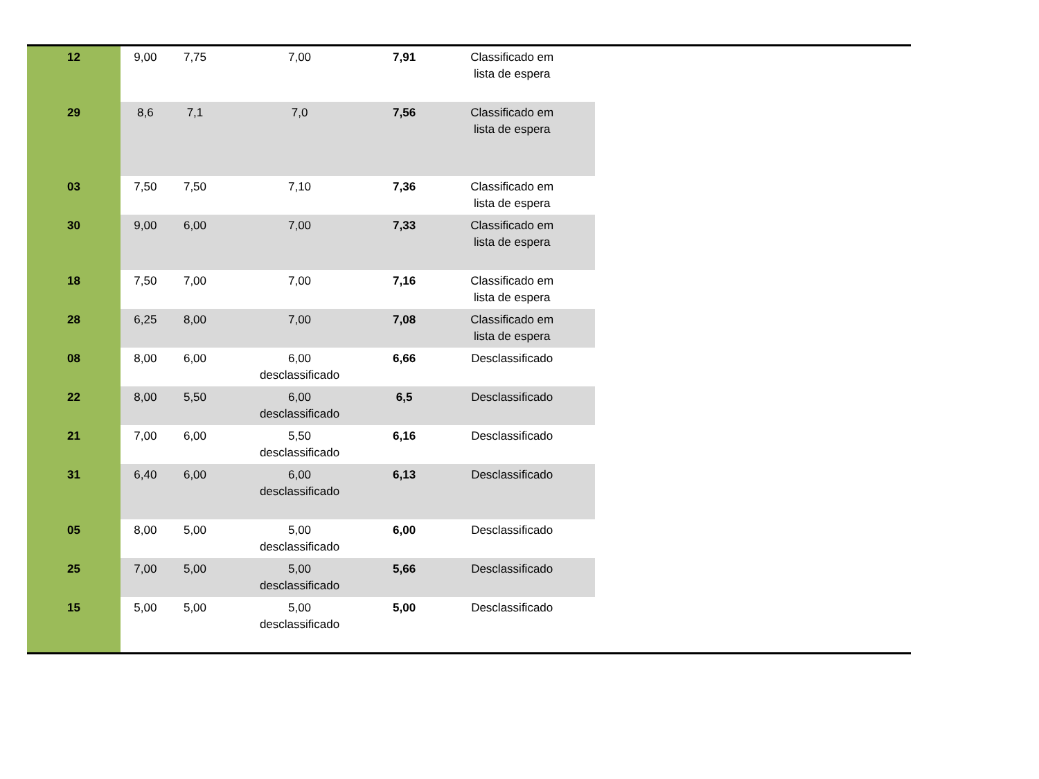| 12 | 9,00 | 7,75 | 7,00 | 7,91 | Classificado em lista de espera |
| 29 | 8,6 | 7,1 | 7,0 | 7,56 | Classificado em lista de espera |
| 03 | 7,50 | 7,50 | 7,10 | 7,36 | Classificado em lista de espera |
| 30 | 9,00 | 6,00 | 7,00 | 7,33 | Classificado em lista de espera |
| 18 | 7,50 | 7,00 | 7,00 | 7,16 | Classificado em lista de espera |
| 28 | 6,25 | 8,00 | 7,00 | 7,08 | Classificado em lista de espera |
| 08 | 8,00 | 6,00 | 6,00 desclassificado | 6,66 | Desclassificado |
| 22 | 8,00 | 5,50 | 6,00 desclassificado | 6,5 | Desclassificado |
| 21 | 7,00 | 6,00 | 5,50 desclassificado | 6,16 | Desclassificado |
| 31 | 6,40 | 6,00 | 6,00 desclassificado | 6,13 | Desclassificado |
| 05 | 8,00 | 5,00 | 5,00 desclassificado | 6,00 | Desclassificado |
| 25 | 7,00 | 5,00 | 5,00 desclassificado | 5,66 | Desclassificado |
| 15 | 5,00 | 5,00 | 5,00 desclassificado | 5,00 | Desclassificado |